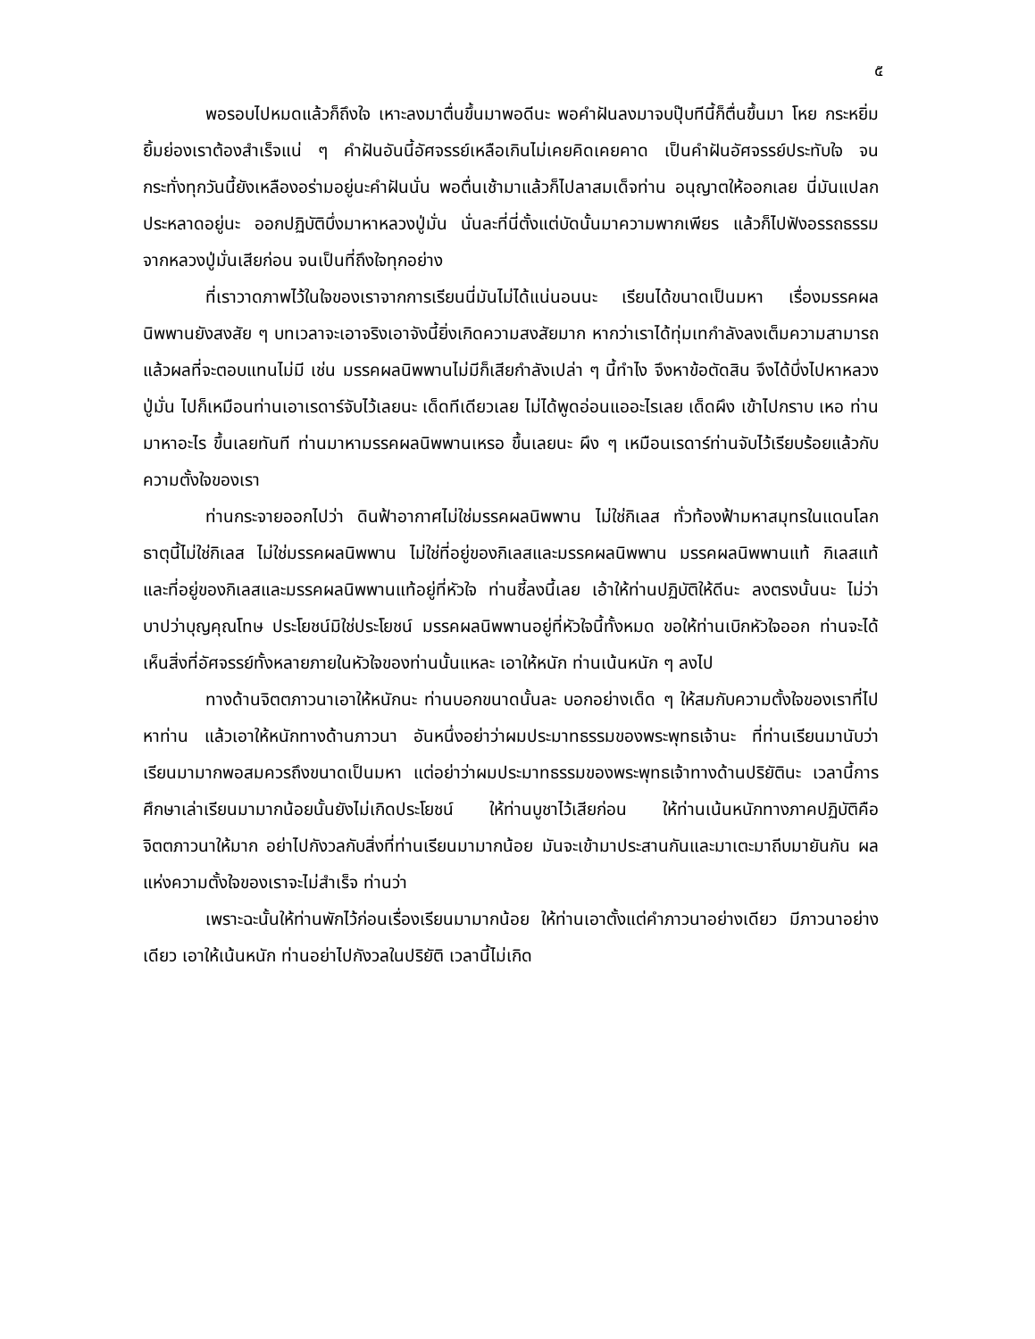๕
พอรอบไปหมดแล้วก็ถึงใจ เหาะลงมาตื่นขึ้นมาพอดีนะ พอคำฝันลงมาจบปุ๊บทีนี้ก็ตื่นขึ้นมา โหย กระหยิ่มยิ้มย่องเราต้องสำเร็จแน่ ๆ คำฝันอันนี้อัศจรรย์เหลือเกินไม่เคยคิดเคยคาด เป็นคำฝันอัศจรรย์ประทับใจ จนกระทั่งทุกวันนี้ยังเหลืองอร่ามอยู่นะคำฝันนั่น พอตื่นเช้ามาแล้วก็ไปลาสมเด็จท่าน อนุญาตให้ออกเลย นี่มันแปลกประหลาดอยู่นะ ออกปฏิบัติบึ่งมาหาหลวงปู่มั่น นั่นละที่นี่ตั้งแต่บัดนั้นมาความพากเพียร แล้วก็ไปฟังอรรถธรรมจากหลวงปู่มั่นเสียก่อน จนเป็นที่ถึงใจทุกอย่าง
ที่เราวาดภาพไว้ในใจของเราจากการเรียนนี่มันไม่ได้แน่นอนนะ เรียนได้ขนาดเป็นมหา เรื่องมรรคผลนิพพานยังสงสัย ๆ บทเวลาจะเอาจริงเอาจังนี้ยิ่งเกิดความสงสัยมาก หากว่าเราได้ทุ่มเทกำลังลงเต็มความสามารถแล้วผลที่จะตอบแทนไม่มี เช่น มรรคผลนิพพานไม่มีก็เสียกำลังเปล่า ๆ นี้ทำไง จึงหาข้อตัดสิน จึงได้บึ่งไปหาหลวงปู่มั่น ไปก็เหมือนท่านเอาเรดาร์จับไว้เลยนะ เด็ดทีเดียวเลย ไม่ได้พูดอ่อนแออะไรเลย เด็ดผึง เข้าไปกราบ เหอ ท่านมาหาอะไร ขึ้นเลยทันที ท่านมาหามรรคผลนิพพานเหรอ ขึ้นเลยนะ ผึง ๆ เหมือนเรดาร์ท่านจับไว้เรียบร้อยแล้วกับความตั้งใจของเรา
ท่านกระจายออกไปว่า ดินฟ้าอากาศไม่ใช่มรรคผลนิพพาน ไม่ใช่กิเลส ทั่วท้องฟ้ามหาสมุทรในแดนโลกธาตุนี้ไม่ใช่กิเลส ไม่ใช่มรรคผลนิพพาน ไม่ใช่ที่อยู่ของกิเลสและมรรคผลนิพพาน มรรคผลนิพพานแท้ กิเลสแท้ และที่อยู่ของกิเลสและมรรคผลนิพพานแท้อยู่ที่หัวใจ ท่านชี้ลงนี้เลย เอ้าให้ท่านปฏิบัติให้ดีนะ ลงตรงนั้นนะ ไม่ว่าบาปว่าบุญคุณโทษ ประโยชน์มิใช่ประโยชน์ มรรคผลนิพพานอยู่ที่หัวใจนี้ทั้งหมด ขอให้ท่านเบิกหัวใจออก ท่านจะได้เห็นสิ่งที่อัศจรรย์ทั้งหลายภายในหัวใจของท่านนั้นแหละ เอาให้หนัก ท่านเน้นหนัก ๆ ลงไป
ทางด้านจิตตภาวนาเอาให้หนักนะ ท่านบอกขนาดนั้นละ บอกอย่างเด็ด ๆ ให้สมกับความตั้งใจของเราที่ไปหาท่าน แล้วเอาให้หนักทางด้านภาวนา อันหนึ่งอย่าว่าผมประมาทธรรมของพระพุทธเจ้านะ ที่ท่านเรียนมานับว่าเรียนมามากพอสมควรถึงขนาดเป็นมหา แต่อย่าว่าผมประมาทธรรมของพระพุทธเจ้าทางด้านปริยัตินะ เวลานี้การศึกษาเล่าเรียนมามากน้อยนั้นยังไม่เกิดประโยชน์ ให้ท่านบูชาไว้เสียก่อน ให้ท่านเน้นหนักทางภาคปฏิบัติคือจิตตภาวนาให้มาก อย่าไปกังวลกับสิ่งที่ท่านเรียนมามากน้อย มันจะเข้ามาประสานกันและมาเตะมาถีบมายันกัน ผลแห่งความตั้งใจของเราจะไม่สำเร็จ ท่านว่า
เพราะฉะนั้นให้ท่านพักไว้ก่อนเรื่องเรียนมามากน้อย ให้ท่านเอาตั้งแต่คำภาวนาอย่างเดียว มีภาวนาอย่างเดียว เอาให้เน้นหนัก ท่านอย่าไปกังวลในปริยัติ เวลานี้ไม่เกิด